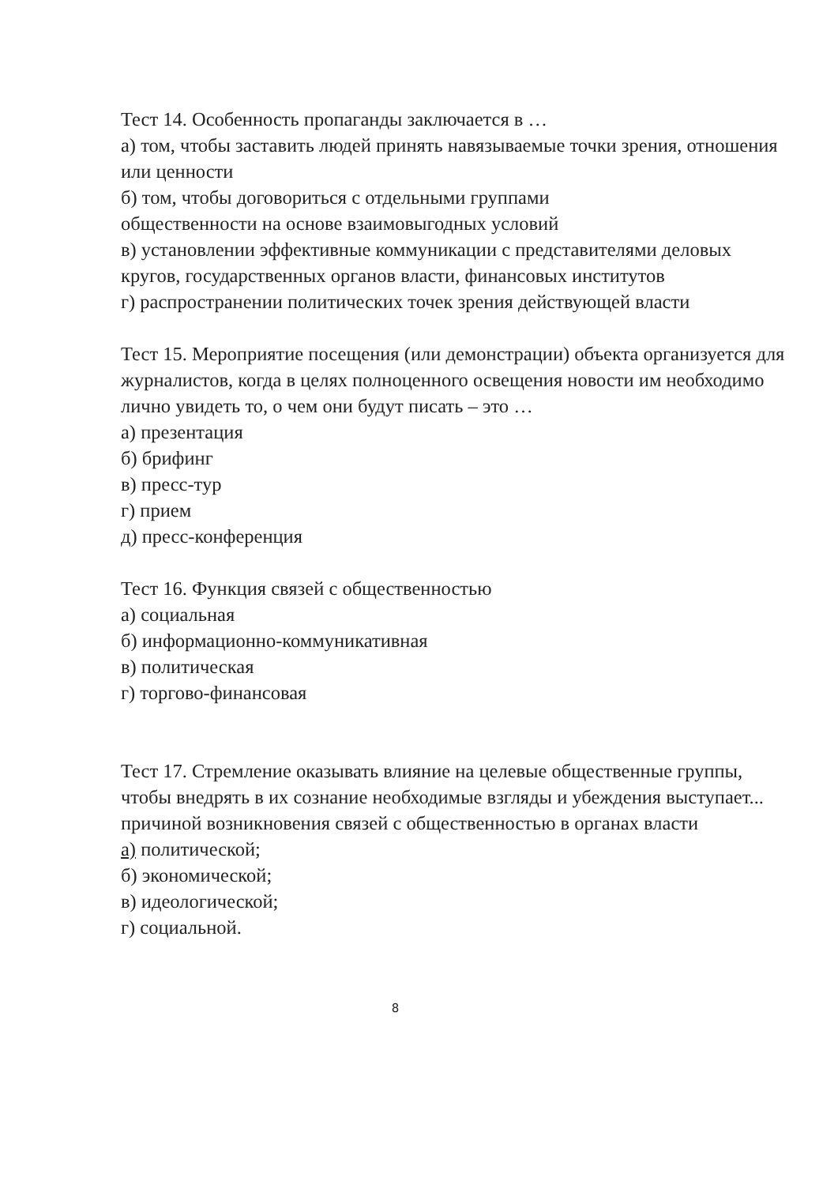Тест 14. Особенность пропаганды заключается в …
а) том, чтобы заставить людей принять навязываемые точки зрения, отношения или ценности
б) том, чтобы договориться с отдельными группами
общественности на основе взаимовыгодных условий
в) установлении эффективные коммуникации с представителями деловых кругов, государственных органов власти, финансовых институтов
г) распространении политических точек зрения действующей власти
Тест 15. Мероприятие посещения (или демонстрации) объекта организуется для журналистов, когда в целях полноценного освещения новости им необходимо лично увидеть то, о чем они будут писать – это …
а) презентация
б) брифинг
в) пресс-тур
г) прием
д) пресс-конференция
Тест 16. Функция связей с общественностью
а) социальная
б) информационно-коммуникативная
в) политическая
г) торгово-финансовая
Тест 17. Стремление оказывать влияние на целевые общественные группы, чтобы внедрять в их сознание необходимые взгляды и убеждения выступает... причиной возникновения связей с общественностью в органах власти
а) политической;
б) экономической;
в) идеологической;
г) социальной.
8